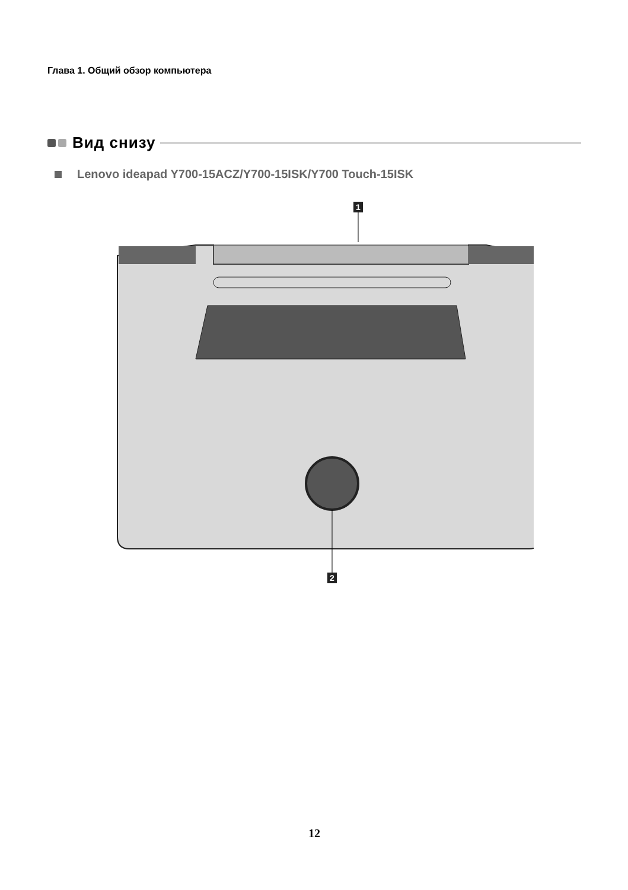Глава 1. Общий обзор компьютера
Вид снизу
Lenovo ideapad Y700-15ACZ/Y700-15ISK/Y700 Touch-15ISK
1
2
12